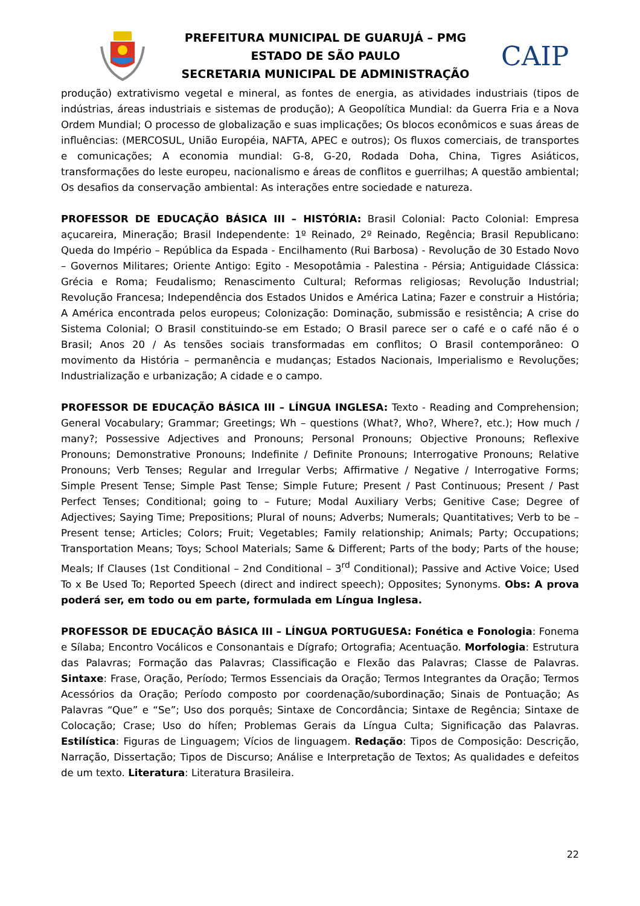PREFEITURA MUNICIPAL DE GUARUJÁ – PMG
ESTADO DE SÃO PAULO
SECRETARIA MUNICIPAL DE ADMINISTRAÇÃO
CAIP
produção) extrativismo vegetal e mineral, as fontes de energia, as atividades industriais (tipos de indústrias, áreas industriais e sistemas de produção); A Geopolítica Mundial: da Guerra Fria e a Nova Ordem Mundial; O processo de globalização e suas implicações; Os blocos econômicos e suas áreas de influências: (MERCOSUL, União Européia, NAFTA, APEC e outros); Os fluxos comerciais, de transportes e comunicações; A economia mundial: G-8, G-20, Rodada Doha, China, Tigres Asiáticos, transformações do leste europeu, nacionalismo e áreas de conflitos e guerrilhas; A questão ambiental; Os desafios da conservação ambiental: As interações entre sociedade e natureza.
PROFESSOR DE EDUCAÇÃO BÁSICA III – HISTÓRIA: Brasil Colonial: Pacto Colonial: Empresa açucareira, Mineração; Brasil Independente: 1º Reinado, 2º Reinado, Regência; Brasil Republicano: Queda do Império – República da Espada - Encilhamento (Rui Barbosa) - Revolução de 30 Estado Novo – Governos Militares; Oriente Antigo: Egito - Mesopotâmia - Palestina - Pérsia; Antiguidade Clássica: Grécia e Roma; Feudalismo; Renascimento Cultural; Reformas religiosas; Revolução Industrial; Revolução Francesa; Independência dos Estados Unidos e América Latina; Fazer e construir a História; A América encontrada pelos europeus; Colonização: Dominação, submissão e resistência; A crise do Sistema Colonial; O Brasil constituindo-se em Estado; O Brasil parece ser o café e o café não é o Brasil; Anos 20 / As tensões sociais transformadas em conflitos; O Brasil contemporâneo: O movimento da História – permanência e mudanças; Estados Nacionais, Imperialismo e Revoluções; Industrialização e urbanização; A cidade e o campo.
PROFESSOR DE EDUCAÇÃO BÁSICA III – LÍNGUA INGLESA: Texto - Reading and Comprehension; General Vocabulary; Grammar; Greetings; Wh – questions (What?, Who?, Where?, etc.); How much / many?; Possessive Adjectives and Pronouns; Personal Pronouns; Objective Pronouns; Reflexive Pronouns; Demonstrative Pronouns; Indefinite / Definite Pronouns; Interrogative Pronouns; Relative Pronouns; Verb Tenses; Regular and Irregular Verbs; Affirmative / Negative / Interrogative Forms; Simple Present Tense; Simple Past Tense; Simple Future; Present / Past Continuous; Present / Past Perfect Tenses; Conditional; going to – Future; Modal Auxiliary Verbs; Genitive Case; Degree of Adjectives; Saying Time; Prepositions; Plural of nouns; Adverbs; Numerals; Quantitatives; Verb to be – Present tense; Articles; Colors; Fruit; Vegetables; Family relationship; Animals; Party; Occupations; Transportation Means; Toys; School Materials; Same & Different; Parts of the body; Parts of the house; Meals; If Clauses (1st Conditional – 2nd Conditional – 3<sup>rd</sup> Conditional); Passive and Active Voice; Used To x Be Used To; Reported Speech (direct and indirect speech); Opposites; Synonyms. Obs: A prova poderá ser, em todo ou em parte, formulada em Língua Inglesa.
PROFESSOR DE EDUCAÇÃO BÁSICA III – LÍNGUA PORTUGUESA: Fonética e Fonologia: Fonema e Sílaba; Encontro Vocálicos e Consonantais e Dígrafo; Ortografia; Acentuação. Morfologia: Estrutura das Palavras; Formação das Palavras; Classificação e Flexão das Palavras; Classe de Palavras. Sintaxe: Frase, Oração, Período; Termos Essenciais da Oração; Termos Integrantes da Oração; Termos Acessórios da Oração; Período composto por coordenação/subordinação; Sinais de Pontuação; As Palavras “Que” e “Se”; Uso dos porquês; Sintaxe de Concordância; Sintaxe de Regência; Sintaxe de Colocação; Crase; Uso do hífen; Problemas Gerais da Língua Culta; Significação das Palavras. Estilística: Figuras de Linguagem; Vícios de linguagem. Redação: Tipos de Composição: Descrição, Narração, Dissertação; Tipos de Discurso; Análise e Interpretação de Textos; As qualidades e defeitos de um texto. Literatura: Literatura Brasileira.
22